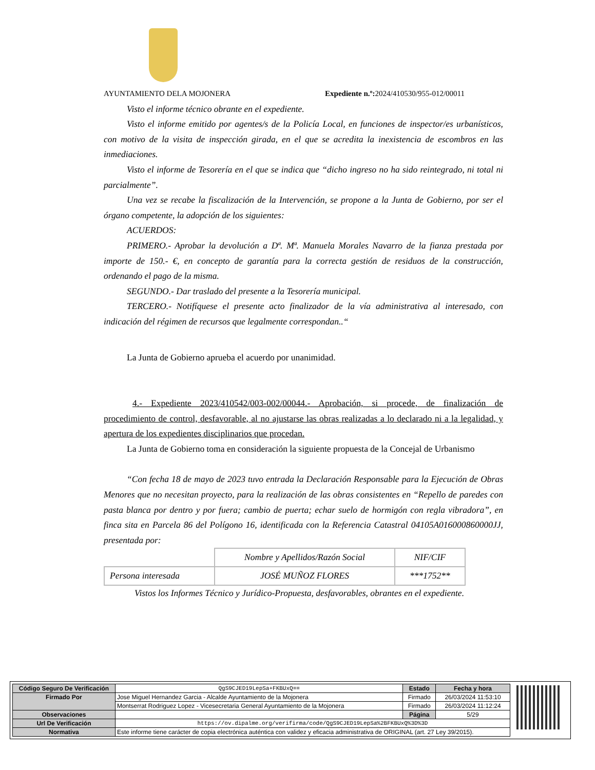AYUNTAMIENTO DELA MOJONERA Expediente n.º: 2024/410530/955-012/00011
Visto el informe técnico obrante en el expediente.
Visto el informe emitido por agentes/s de la Policía Local, en funciones de inspector/es urbanísticos, con motivo de la visita de inspección girada, en el que se acredita la inexistencia de escombros en las inmediaciones.
Visto el informe de Tesorería en el que se indica que “dicho ingreso no ha sido reintegrado, ni total ni parcialmente”.
Una vez se recabe la fiscalización de la Intervención, se propone a la Junta de Gobierno, por ser el órgano competente, la adopción de los siguientes:
ACUERDOS:
PRIMERO.- Aprobar la devolución a Dª. Mª. Manuela Morales Navarro de la fianza prestada por importe de 150.- €, en concepto de garantía para la correcta gestión de residuos de la construcción, ordenando el pago de la misma.
SEGUNDO.- Dar traslado del presente a la Tesorería municipal.
TERCERO.- Notifíquese el presente acto finalizador de la vía administrativa al interesado, con indicación del régimen de recursos que legalmente correspondan..“
La Junta de Gobierno aprueba el acuerdo por unanimidad.
4.- Expediente 2023/410542/003-002/00044.- Aprobación, si procede, de finalización de procedimiento de control, desfavorable, al no ajustarse las obras realizadas a lo declarado ni a la legalidad, y apertura de los expedientes disciplinarios que procedan.
La Junta de Gobierno toma en consideración la siguiente propuesta de la Concejal de Urbanismo
“Con fecha 18 de mayo de 2023 tuvo entrada la Declaración Responsable para la Ejecución de Obras Menores que no necesitan proyecto, para la realización de las obras consistentes en “Repello de paredes con pasta blanca por dentro y por fuera; cambio de puerta; echar suelo de hormigón con regla vibradora”, en finca sita en Parcela 86 del Polígono 16, identificada con la Referencia Catastral 04105A016000860000JJ, presentada por:
| | Nombre y Apellidos/Razón Social | NIF/CIF |
| Persona interesada | JOSÉ MUÑOZ FLORES | ***1752** |
Vistos los Informes Técnico y Jurídico-Propuesta, desfavorables, obrantes en el expediente.
| Código Seguro De Verificación | QgS9CJED19LepSa+FKBUxQ== | Estado | Fecha y hora |
| Firmado Por | Jose Miguel Hernandez Garcia - Alcalde Ayuntamiento de la Mojonera | Firmado | 26/03/2024 11:53:10 |
| | Montserrat Rodriguez Lopez - Vicesecretaria General Ayuntamiento de la Mojonera | Firmado | 26/03/2024 11:12:24 |
| Observaciones | | Página | 5/29 |
| Url De Verificación | https://ov.dipalme.org/verifirma/code/QgS9CJED19LepSa%2BFKBUxQ%3D%3D | | |
| Normativa | Este informe tiene carácter de copia electrónica auténtica con validez y eficacia administrativa de ORIGINAL (art. 27 Ley 39/2015). | | |